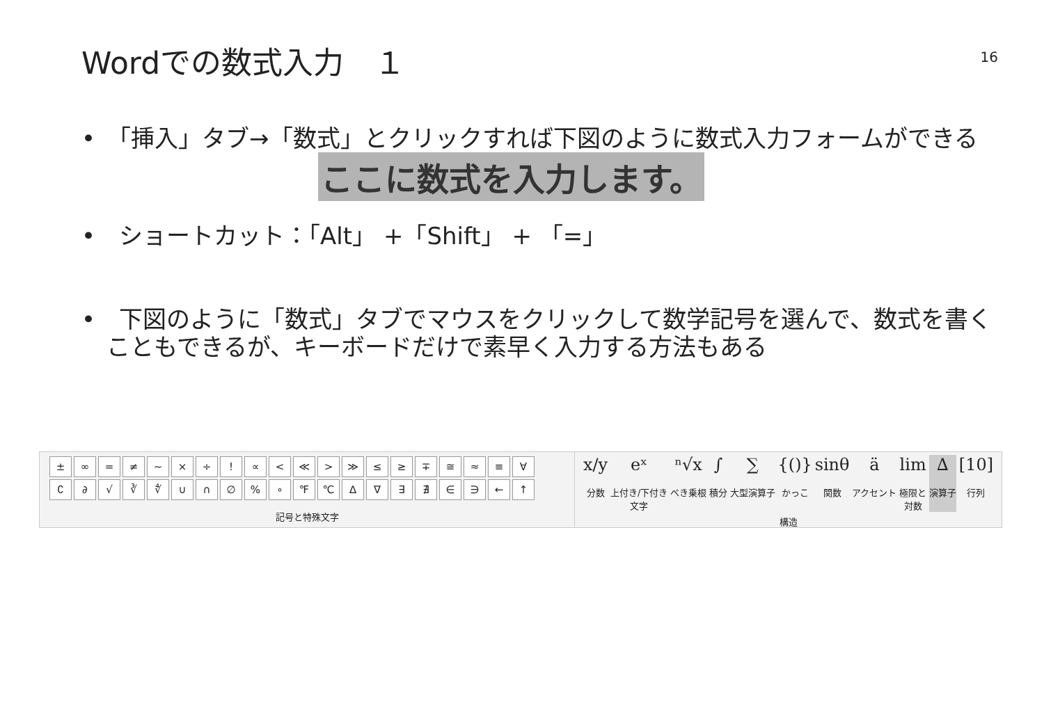Wordでの数式入力　１
16
•　「挿入」タブ→「数式」とクリックすれば下図のように数式入力フォームができる
ここに数式を入力します。
•　ショートカット：「Alt」 +「Shift」 + 「=」
•　下図のように「数式」タブでマウスをクリックして数学記号を選んで、数式を書くこともできるが、キーボードだけで素早く入力する方法もある
± ∞ = ≠ ~ × ÷! ∝ < ≪ > ≫ ≤ ≥ ∓ ≅ ≈ ≡ ∀ ∁ ∂ √ ∛ ∜ ∪ ∩ ∅% ∘ ℉ ℃ ∆ ∇ ∃ ∄ ∈ ∋ ← ↑
記号と特殊文字
x/y
分数
eˣ
上付き/下付き
文字
ⁿ√x
べき乗根
∫
積分
∑
大型演算子
{()}
かっこ
sinθ
関数
äアクセント
lim
極限と
対数
∆
演算子
[10]
行列
構造